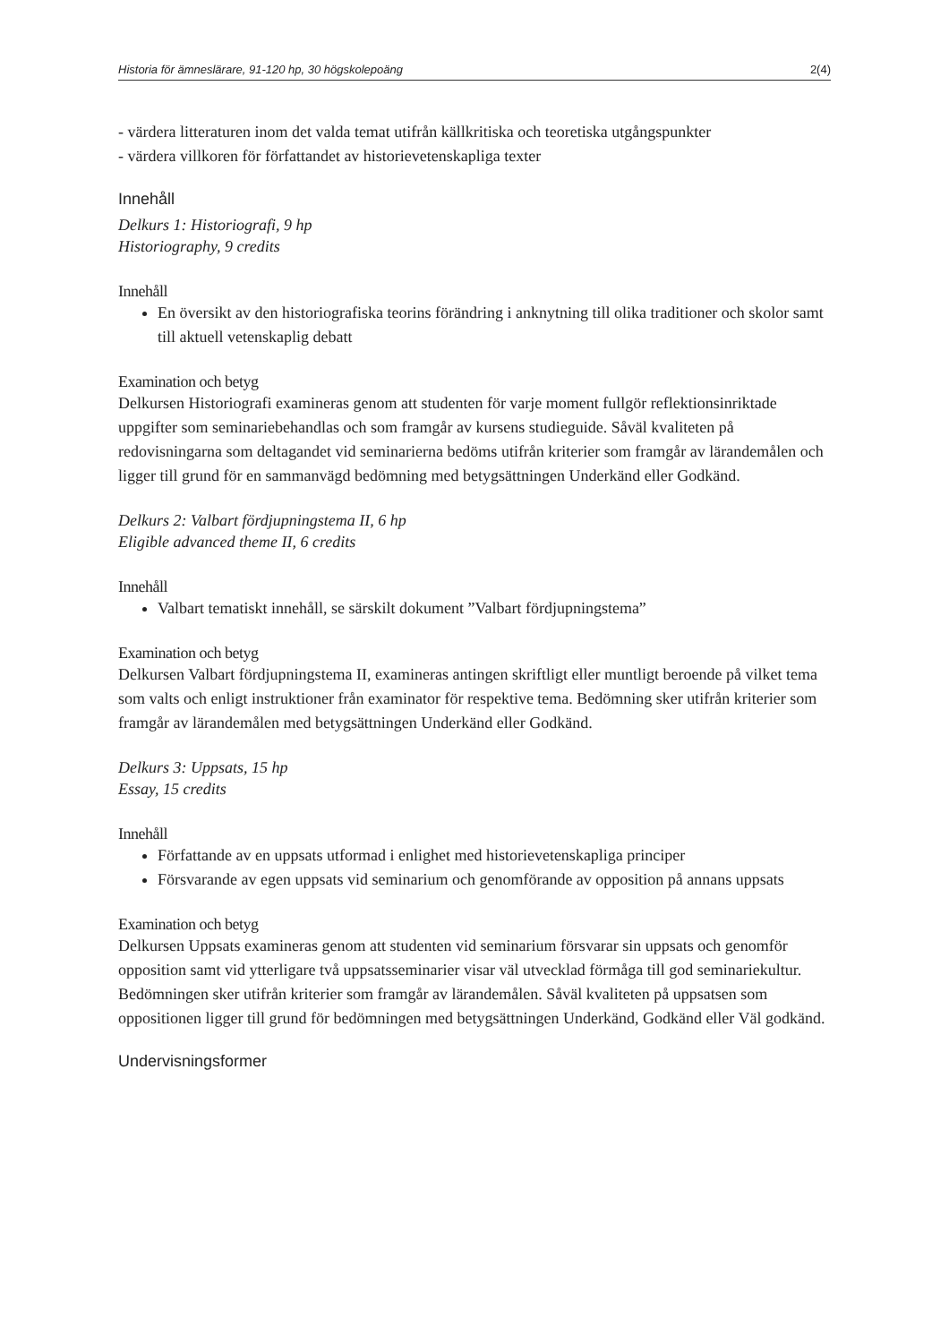Historia för ämneslärare, 91-120 hp, 30 högskolepoäng 2(4)
- värdera litteraturen inom det valda temat utifrån källkritiska och teoretiska utgångspunkter
- värdera villkoren för författandet av historievetenskapliga texter
Innehåll
Delkurs 1: Historiografi, 9 hp
Historiography, 9 credits
Innehåll
En översikt av den historiografiska teorins förändring i anknytning till olika traditioner och skolor samt till aktuell vetenskaplig debatt
Examination och betyg
Delkursen Historiografi examineras genom att studenten för varje moment fullgör reflektionsinriktade uppgifter som seminariebehandlas och som framgår av kursens studieguide. Såväl kvaliteten på redovisningarna som deltagandet vid seminarierna bedöms utifrån kriterier som framgår av lärandemålen och ligger till grund för en sammanvägd bedömning med betygsättningen Underkänd eller Godkänd.
Delkurs 2: Valbart fördjupningstema II, 6 hp
Eligible advanced theme II, 6 credits
Innehåll
Valbart tematiskt innehåll, se särskilt dokument ”Valbart fördjupningstema”
Examination och betyg
Delkursen Valbart fördjupningstema II, examineras antingen skriftligt eller muntligt beroende på vilket tema som valts och enligt instruktioner från examinator för respektive tema. Bedömning sker utifrån kriterier som framgår av lärandemålen med betygsättningen Underkänd eller Godkänd.
Delkurs 3: Uppsats, 15 hp
Essay, 15 credits
Innehåll
Författande av en uppsats utformad i enlighet med historievetenskapliga principer
Försvarande av egen uppsats vid seminarium och genomförande av opposition på annans uppsats
Examination och betyg
Delkursen Uppsats examineras genom att studenten vid seminarium försvarar sin uppsats och genomför opposition samt vid ytterligare två uppsatsseminarier visar väl utvecklad förmåga till god seminariekultur. Bedömningen sker utifrån kriterier som framgår av lärandemålen. Såväl kvaliteten på uppsatsen som oppositionen ligger till grund för bedömningen med betygsättningen Underkänd, Godkänd eller Väl godkänd.
Undervisningsformer